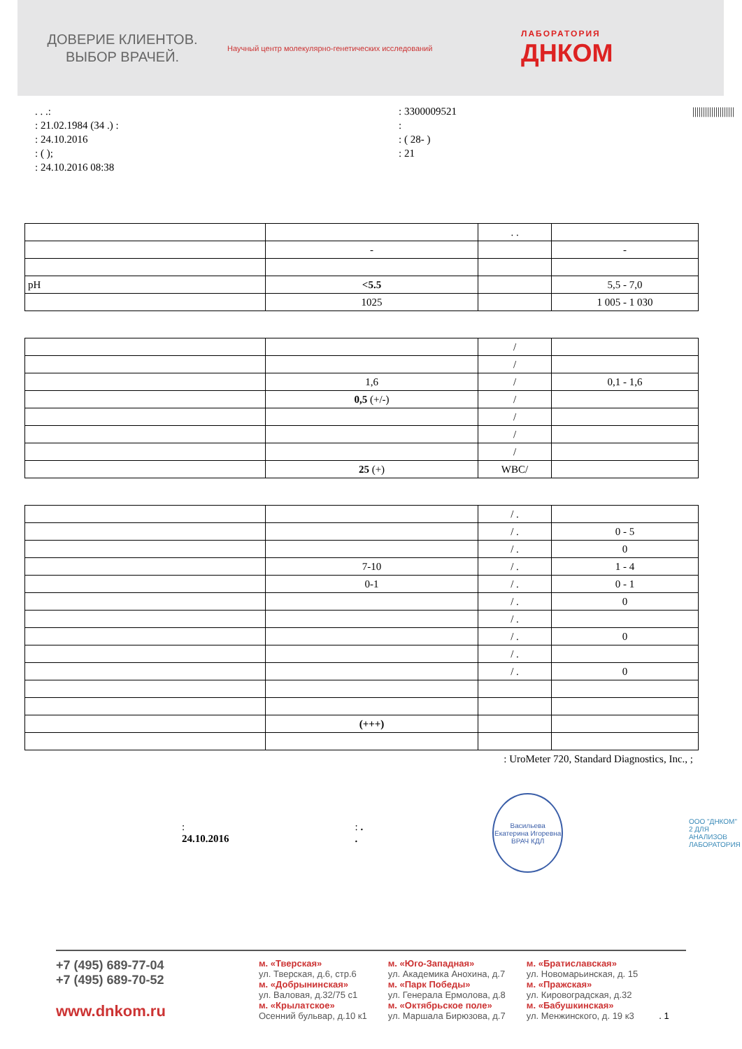ДОВЕРИЕ КЛИЕНТОВ.
ВЫБОР ВРАЧЕЙ.
Научный центр молекулярно-генетических исследований ЛАБОРАТОРИЯ
ДНКОМ
. . .:
: 21.02.1984 (34 .) :
: 24.10.2016
: ( );
: 24.10.2016 08:38
: 3300009521
:
: ( 28- )
: 21
||||||||||||||||||||
| | | . . | |
| | - | | - |
| pH | <5.5 | | 5,5 - 7,0 |
| | 1025 | | 1 005 - 1 030 |
| | | / | |
| | | / | |
| | 1,6 | / | 0,1 - 1,6 |
| | 0,5 (+/-) | / | |
| | | / | |
| | | / | |
| | | / | |
| | 25 (+) | WBC/ | |
| | | / . | |
| | | / . | 0 - 5 |
| | | / . | 0 |
| | 7-10 | / . | 1 - 4 |
| | 0-1 | / . | 0 - 1 |
| | | / . | 0 |
| | | / . | |
| | | / . | 0 |
| | | / . | |
| | | / . | 0 |
| | (+++) | | |
: UroMeter 720, Standard Diagnostics, Inc., ;
: 24.10.2016 : . .
Васильева Екатерина Игоревна ВРАЧ КДЛ
ООО "ДНКОМ"
2 ДЛЯ АНАЛИЗОВ
ЛАБОРАТОРИЯ
+7 (495) 689-77-04
+7 (495) 689-70-52
www.dnkom.ru
м. «Тверская»
ул. Тверская, д.6, стр.6
м. «Добрынинская»
ул. Валовая, д.32/75 с1
м. «Крылатское»
Осенний бульвар, д.10 к1
м. «Юго-Западная»
ул. Академика Анохина, д.7
м. «Парк Победы»
ул. Генерала Ермолова, д.8
м. «Октябрьское поле»
ул. Маршала Бирюзова, д.7
м. «Братиславская»
ул. Новомарьинская, д. 15
м. «Пражская»
ул. Кировоградская, д.32
м. «Бабушкинская»
ул. Менжинского, д. 19 к3
. 1